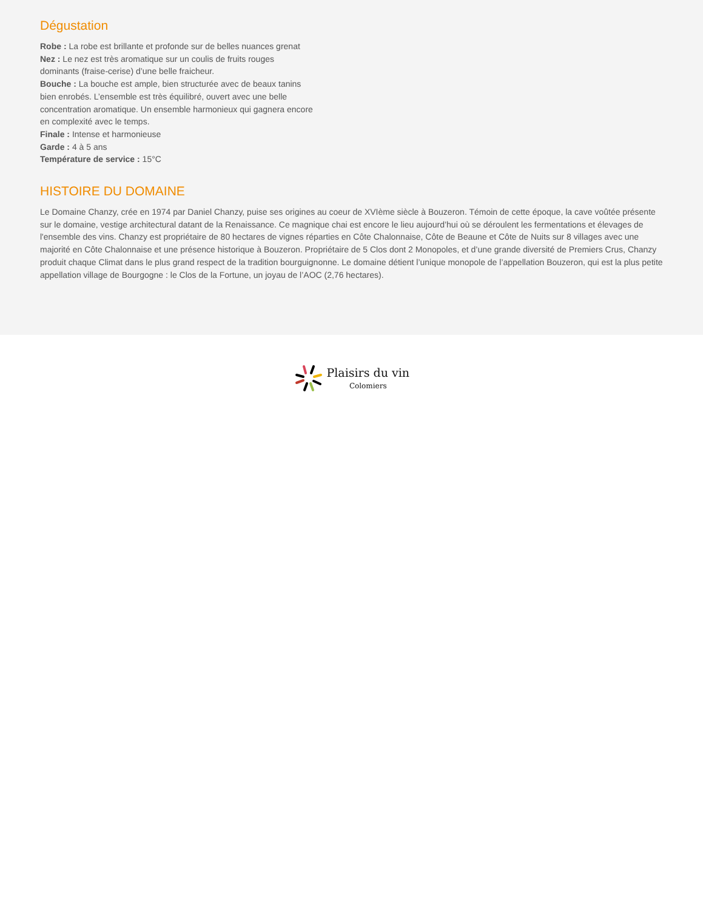Dégustation
Robe : La robe est brillante et profonde sur de belles nuances grenat
Nez : Le nez est très aromatique sur un coulis de fruits rouges dominants (fraise-cerise) d’une belle fraicheur.
Bouche : La bouche est ample, bien structurée avec de beaux tanins bien enrobés. L’ensemble est très équilibré, ouvert avec une belle concentration aromatique. Un ensemble harmonieux qui gagnera encore en complexité avec le temps.
Finale : Intense et harmonieuse
Garde : 4 à 5 ans
Température de service : 15°C
HISTOIRE DU DOMAINE
Le Domaine Chanzy, crée en 1974 par Daniel Chanzy, puise ses origines au coeur de XVIème siècle à Bouzeron. Témoin de cette époque, la cave voûtée présente sur le domaine, vestige architectural datant de la Renaissance. Ce magnique chai est encore le lieu aujourd’hui où se déroulent les fermentations et élevages de l'ensemble des vins. Chanzy est propriétaire de 80 hectares de vignes réparties en Côte Chalonnaise, Côte de Beaune et Côte de Nuits sur 8 villages avec une majorité en Côte Chalonnaise et une présence historique à Bouzeron. Propriétaire de 5 Clos dont 2 Monopoles, et d’une grande diversité de Premiers Crus, Chanzy produit chaque Climat dans le plus grand respect de la tradition bourguignonne. Le domaine détient l’unique monopole de l’appellation Bouzeron, qui est la plus petite appellation village de Bourgogne : le Clos de la Fortune, un joyau de l’AOC (2,76 hectares).
Plaisirs du vin
Colomiers